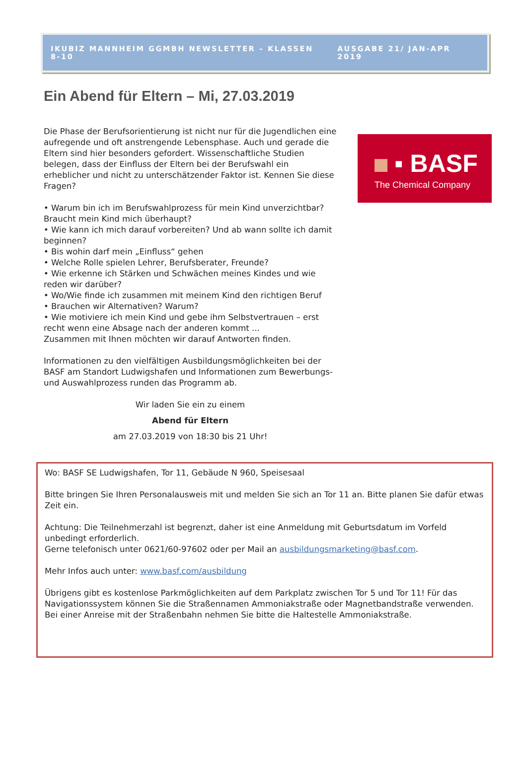IKUBIZ MANNHEIM GGMBH NEWSLETTER – KLASSEN 8-10 AUSGABE 21/ JAN-APR 2019
Ein Abend für Eltern – Mi, 27.03.2019
Die Phase der Berufsorientierung ist nicht nur für die Jugendlichen eine aufregende und oft anstrengende Lebensphase. Auch und gerade die Eltern sind hier besonders gefordert. Wissenschaftliche Studien belegen, dass der Einfluss der Eltern bei der Berufswahl ein erheblicher und nicht zu unterschätzender Faktor ist. Kennen Sie diese Fragen?
• Warum bin ich im Berufswahlprozess für mein Kind unverzichtbar? Braucht mein Kind mich überhaupt?
• Wie kann ich mich darauf vorbereiten? Und ab wann sollte ich damit beginnen?
• Bis wohin darf mein „Einfluss“ gehen
• Welche Rolle spielen Lehrer, Berufsberater, Freunde?
• Wie erkenne ich Stärken und Schwächen meines Kindes und wie reden wir darüber?
• Wo/Wie finde ich zusammen mit meinem Kind den richtigen Beruf
• Brauchen wir Alternativen? Warum?
• Wie motiviere ich mein Kind und gebe ihm Selbstvertrauen – erst recht wenn eine Absage nach der anderen kommt ...
Zusammen mit Ihnen möchten wir darauf Antworten finden.
Informationen zu den vielfältigen Ausbildungsmöglichkeiten bei der BASF am Standort Ludwigshafen und Informationen zum Bewerbungs- und Auswahlprozess runden das Programm ab.
Wir laden Sie ein zu einem
Abend für Eltern
am 27.03.2019 von 18:30 bis 21 Uhr!
▪ BASF
The Chemical Company
Wo: BASF SE Ludwigshafen, Tor 11, Gebäude N 960, Speisesaal
Bitte bringen Sie Ihren Personalausweis mit und melden Sie sich an Tor 11 an. Bitte planen Sie dafür etwas Zeit ein.
Achtung: Die Teilnehmerzahl ist begrenzt, daher ist eine Anmeldung mit Geburtsdatum im Vorfeld unbedingt erforderlich.
Gerne telefonisch unter 0621/60-97602 oder per Mail an ausbildungsmarketing@basf.com.
Mehr Infos auch unter: www.basf.com/ausbildung
Übrigens gibt es kostenlose Parkmöglichkeiten auf dem Parkplatz zwischen Tor 5 und Tor 11! Für das Navigationssystem können Sie die Straßennamen Ammoniakstraße oder Magnetbandstraße verwenden. Bei einer Anreise mit der Straßenbahn nehmen Sie bitte die Haltestelle Ammoniakstraße.